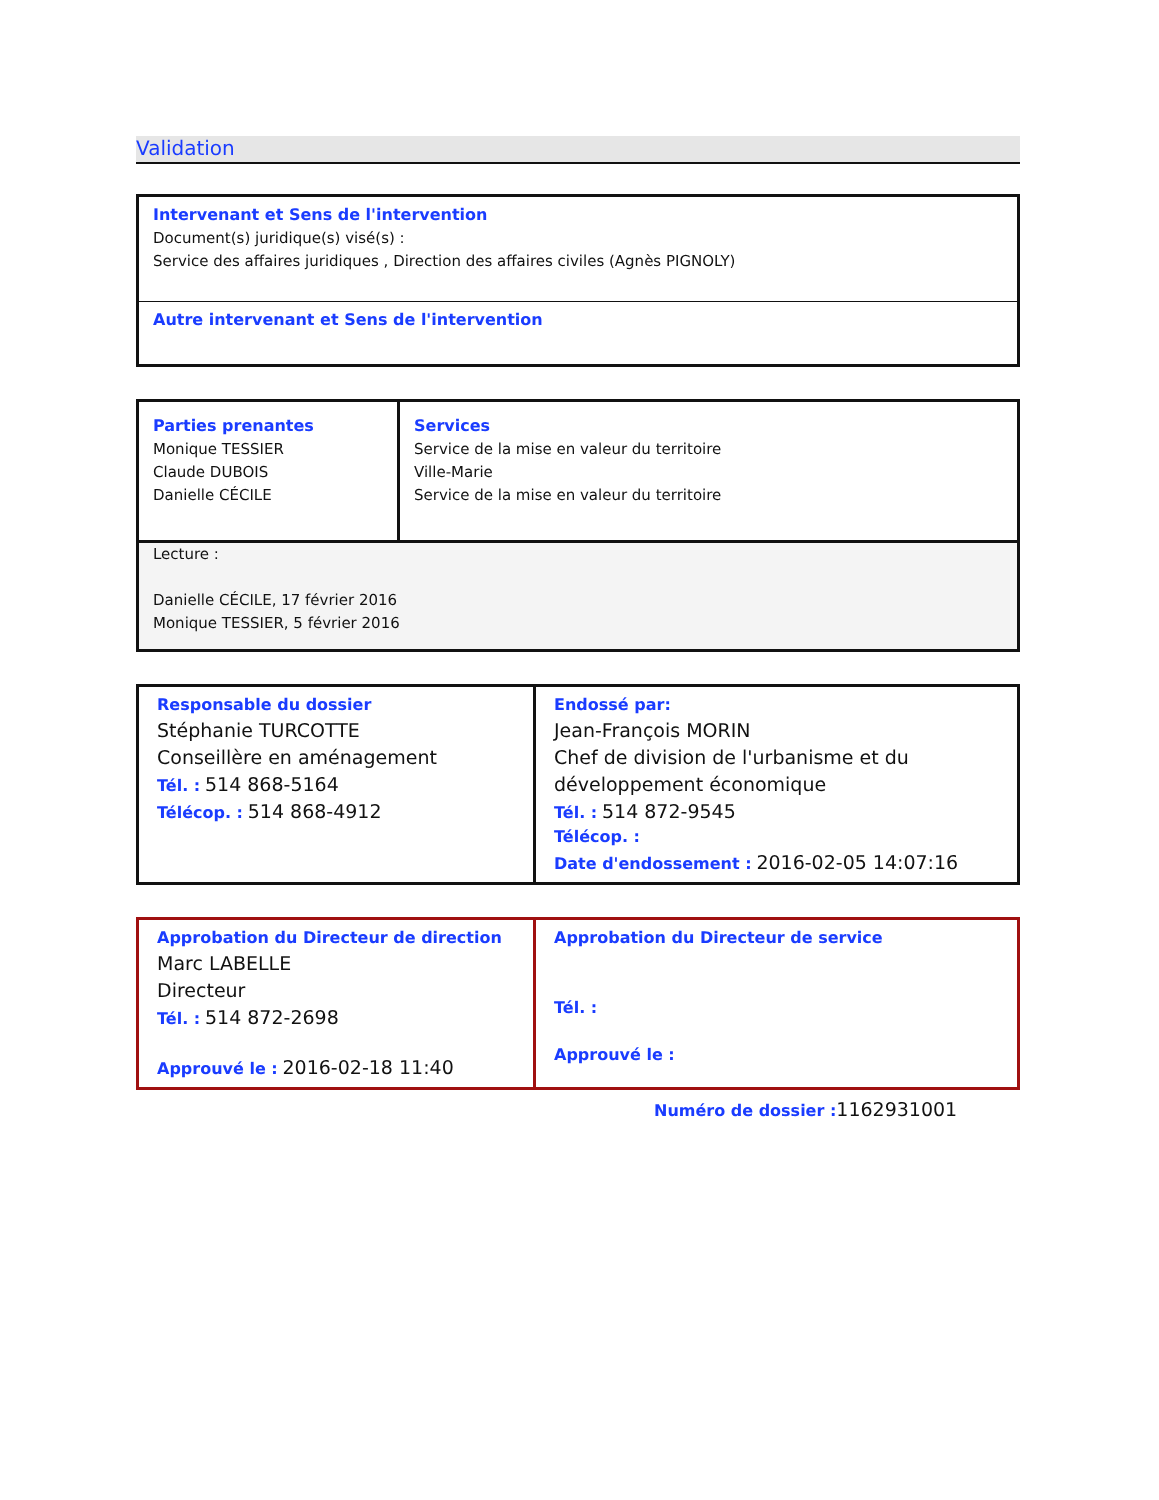Validation
| Intervenant et Sens de l'intervention Document(s) juridique(s) visé(s) : Service des affaires juridiques , Direction des affaires civiles (Agnès PIGNOLY) |
| Autre intervenant et Sens de l'intervention |
| Parties prenantes Monique TESSIER Claude DUBOIS Danielle CÉCILE | Services Service de la mise en valeur du territoire Ville-Marie Service de la mise en valeur du territoire |
| Lecture : Danielle CÉCILE, 17 février 2016 Monique TESSIER, 5 février 2016 | |
| Responsable du dossier Stéphanie TURCOTTE Conseillère en aménagement Tél. : 514 868-5164 Télécop. : 514 868-4912 | Endossé par: Jean-François MORIN Chef de division de l'urbanisme et du développement économique Tél. : 514 872-9545 Télécop. : Date d'endossement : 2016-02-05 14:07:16 |
| Approbation du Directeur de direction Marc LABELLE Directeur Tél. : 514 872-2698 Approuvé le : 2016-02-18 11:40 | Approbation du Directeur de service Tél. : Approuvé le : |
Numéro de dossier : 1162931001